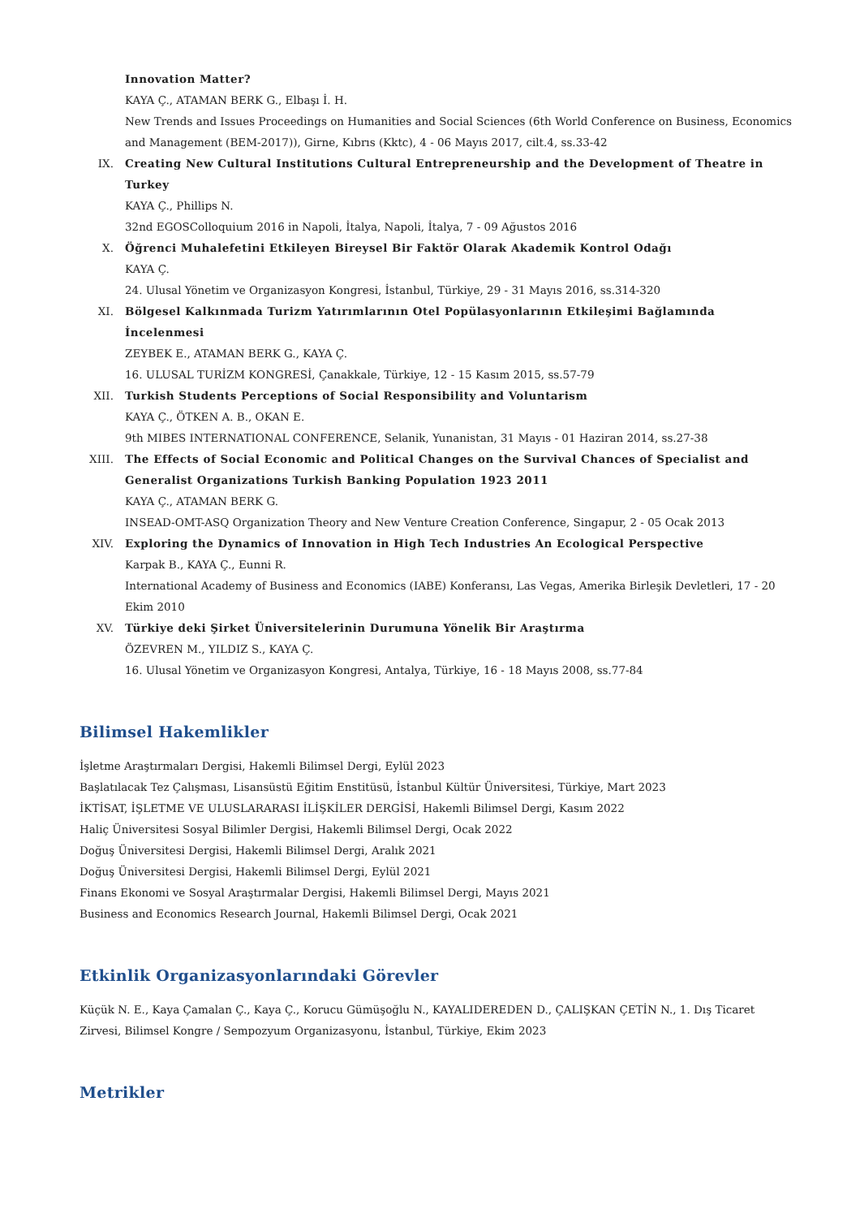Innovation Matter?
KAYA Ç., ATAMAN BERK G., Elbaşı İ. H.
New Trends and Issues Proceedings on Humanities and Social Sciences (6th World Conference on Business, Economics and Management (BEM-2017)), Girne, Kıbrıs (Kktc), 4 - 06 Mayıs 2017, cilt.4, ss.33-42
IX. Creating New Cultural Institutions Cultural Entrepreneurship and the Development of Theatre in Turkey
KAYA Ç., Phillips N.
32nd EGOSColloquium 2016 in Napoli, İtalya, Napoli, İtalya, 7 - 09 Ağustos 2016
X. Öğrenci Muhalefetini Etkileyen Bireysel Bir Faktör Olarak Akademik Kontrol Odağı
KAYA Ç.
24. Ulusal Yönetim ve Organizasyon Kongresi, İstanbul, Türkiye, 29 - 31 Mayıs 2016, ss.314-320
XI. Bölgesel Kalkınmada Turizm Yatırımlarının Otel Popülasyonlarının Etkileşimi Bağlamında İncelenmesi
ZEYBEK E., ATAMAN BERK G., KAYA Ç.
16. ULUSAL TURİZM KONGRESİ, Çanakkale, Türkiye, 12 - 15 Kasım 2015, ss.57-79
XII. Turkish Students Perceptions of Social Responsibility and Voluntarism
KAYA Ç., ÖTKEN A. B., OKAN E.
9th MIBES INTERNATIONAL CONFERENCE, Selanik, Yunanistan, 31 Mayıs - 01 Haziran 2014, ss.27-38
XIII. The Effects of Social Economic and Political Changes on the Survival Chances of Specialist and Generalist Organizations Turkish Banking Population 1923 2011
KAYA Ç., ATAMAN BERK G.
INSEAD-OMT-ASQ Organization Theory and New Venture Creation Conference, Singapur, 2 - 05 Ocak 2013
XIV. Exploring the Dynamics of Innovation in High Tech Industries An Ecological Perspective
Karpak B., KAYA Ç., Eunni R.
International Academy of Business and Economics (IABE) Konferansı, Las Vegas, Amerika Birleşik Devletleri, 17 - 20 Ekim 2010
XV. Türkiye deki Şirket Üniversitelerinin Durumuna Yönelik Bir Araştırma
ÖZEVREN M., YILDIZ S., KAYA Ç.
16. Ulusal Yönetim ve Organizasyon Kongresi, Antalya, Türkiye, 16 - 18 Mayıs 2008, ss.77-84
Bilimsel Hakemlikler
İşletme Araştırmaları Dergisi, Hakemli Bilimsel Dergi, Eylül 2023
Başlatılacak Tez Çalışması, Lisansüstü Eğitim Enstitüsü, İstanbul Kültür Üniversitesi, Türkiye, Mart 2023
İKTİSAT, İŞLETME VE ULUSLARARASI İLİŞKİLER DERGİSİ, Hakemli Bilimsel Dergi, Kasım 2022
Haliç Üniversitesi Sosyal Bilimler Dergisi, Hakemli Bilimsel Dergi, Ocak 2022
Doğuş Üniversitesi Dergisi, Hakemli Bilimsel Dergi, Aralık 2021
Doğuş Üniversitesi Dergisi, Hakemli Bilimsel Dergi, Eylül 2021
Finans Ekonomi ve Sosyal Araştırmalar Dergisi, Hakemli Bilimsel Dergi, Mayıs 2021
Business and Economics Research Journal, Hakemli Bilimsel Dergi, Ocak 2021
Etkinlik Organizasyonlarındaki Görevler
Küçük N. E., Kaya Çamalan Ç., Kaya Ç., Korucu Gümüşoğlu N., KAYALIDEREDEN D., ÇALIŞKAN ÇETİN N., 1. Dış Ticaret Zirvesi, Bilimsel Kongre / Sempozyum Organizasyonu, İstanbul, Türkiye, Ekim 2023
Metrikler